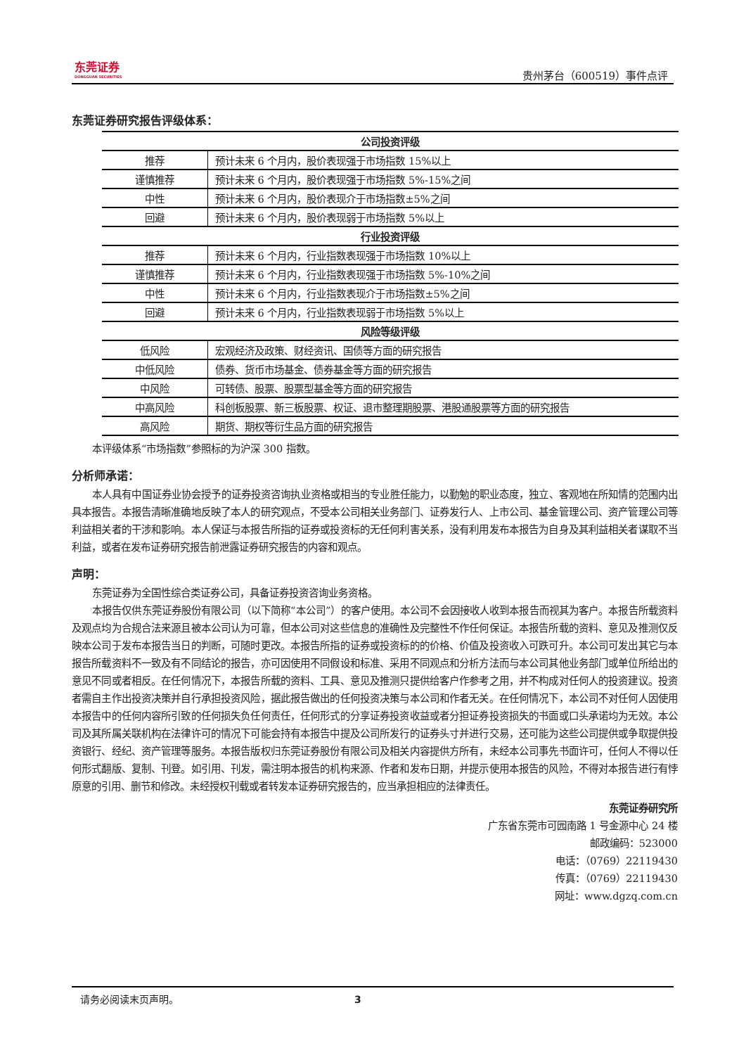东莞证券
DONGGUAN SECURITIES
贵州茅台（600519）事件点评
东莞证券研究报告评级体系：
| 公司投资评级 | |
| --- | --- |
| 推荐 | 预计未来 6 个月内，股价表现强于市场指数 15%以上 |
| 谨慎推荐 | 预计未来 6 个月内，股价表现强于市场指数 5%-15%之间 |
| 中性 | 预计未来 6 个月内，股价表现介于市场指数±5%之间 |
| 回避 | 预计未来 6 个月内，股价表现弱于市场指数 5%以上 |
| 行业投资评级 | |
| 推荐 | 预计未来 6 个月内，行业指数表现强于市场指数 10%以上 |
| 谨慎推荐 | 预计未来 6 个月内，行业指数表现强于市场指数 5%-10%之间 |
| 中性 | 预计未来 6 个月内，行业指数表现介于市场指数±5%之间 |
| 回避 | 预计未来 6 个月内，行业指数表现弱于市场指数 5%以上 |
| 风险等级评级 | |
| 低风险 | 宏观经济及政策、财经资讯、国债等方面的研究报告 |
| 中低风险 | 债券、货币市场基金、债券基金等方面的研究报告 |
| 中风险 | 可转债、股票、股票型基金等方面的研究报告 |
| 中高风险 | 科创板股票、新三板股票、权证、退市整理期股票、港股通股票等方面的研究报告 |
| 高风险 | 期货、期权等衍生品方面的研究报告 |
本评级体系“市场指数”参照标的为沪深 300 指数。
分析师承诺：
本人具有中国证券业协会授予的证券投资咨询执业资格或相当的专业胜任能力，以勤勉的职业态度，独立、客观地在所知情的范围内出具本报告。本报告清晰准确地反映了本人的研究观点，不受本公司相关业务部门、证券发行人、上市公司、基金管理公司、资产管理公司等利益相关者的干涉和影响。本人保证与本报告所指的证券或投资标的无任何利害关系，没有利用发布本报告为自身及其利益相关者谋取不当利益，或者在发布证券研究报告前泄露证券研究报告的内容和观点。
声明：
东莞证券为全国性综合类证券公司，具备证券投资咨询业务资格。
本报告仅供东莞证券股份有限公司（以下简称“本公司”）的客户使用。本公司不会因接收人收到本报告而视其为客户。本报告所载资料及观点均为合规合法来源且被本公司认为可靠，但本公司对这些信息的准确性及完整性不作任何保证。本报告所载的资料、意见及推测仅反映本公司于发布本报告当日的判断，可随时更改。本报告所指的证券或投资标的的价格、价值及投资收入可跌可升。本公司可发出其它与本报告所载资料不一致及有不同结论的报告，亦可因使用不同假设和标准、采用不同观点和分析方法而与本公司其他业务部门或单位所给出的意见不同或者相反。在任何情况下，本报告所载的资料、工具、意见及推测只提供给客户作参考之用，并不构成对任何人的投资建议。投资者需自主作出投资决策并自行承担投资风险，据此报告做出的任何投资决策与本公司和作者无关。在任何情况下，本公司不对任何人因使用本报告中的任何内容所引致的任何损失负任何责任，任何形式的分享证券投资收益或者分担证券投资损失的书面或口头承诺均为无效。本公司及其所属关联机构在法律许可的情况下可能会持有本报告中提及公司所发行的证券头寸并进行交易，还可能为这些公司提供或争取提供投资银行、经纪、资产管理等服务。本报告版权归东莞证券股份有限公司及相关内容提供方所有，未经本公司事先书面许可，任何人不得以任何形式翻版、复制、刊登。如引用、刊发，需注明本报告的机构来源、作者和发布日期，并提示使用本报告的风险，不得对本报告进行有悖原意的引用、删节和修改。未经授权刊载或者转发本证券研究报告的，应当承担相应的法律责任。
东莞证券研究所
广东省东莞市可园南路 1 号金源中心 24 楼
邮政编码：523000
电话：（0769）22119430
传真：（0769）22119430
网址：www.dgzq.com.cn
请务必阅读末页声明。 3